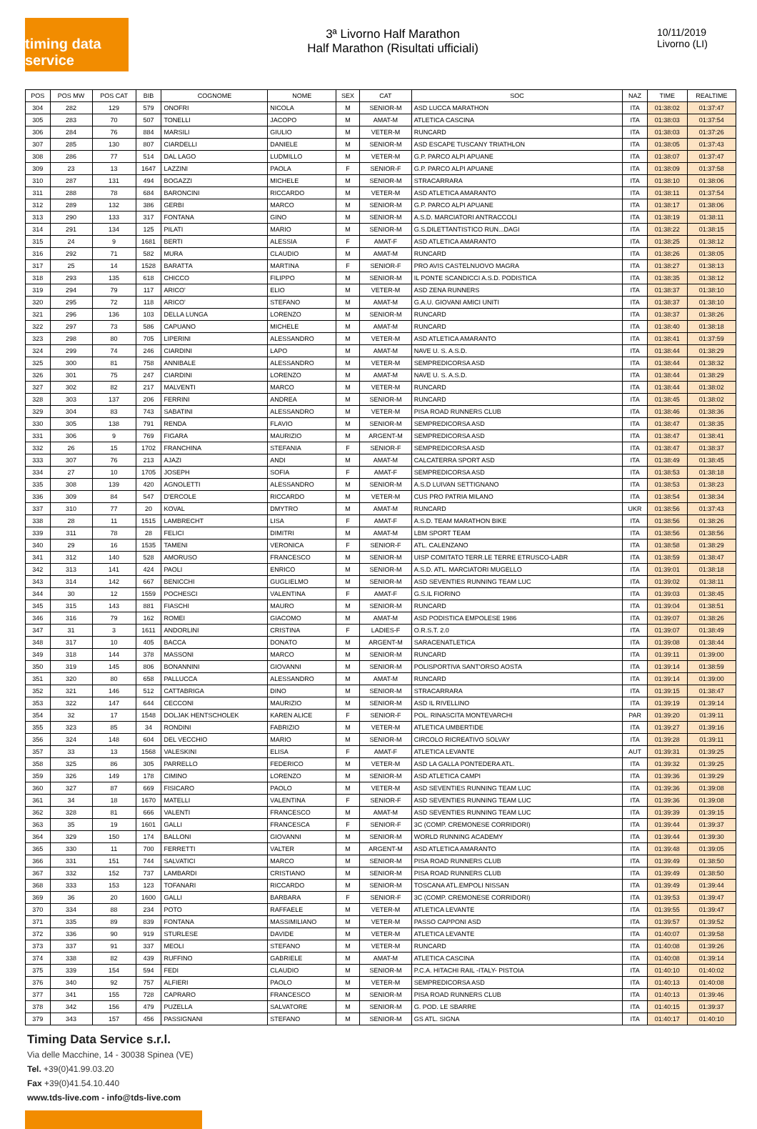timing data service
3ª Livorno Half Marathon
Half Marathon (Risultati ufficiali)
10/11/2019
Livorno (LI)
| POS | POS MW | POS CAT | BIB | COGNOME | NOME | SEX | CAT | SOC | NAZ | TIME | REALTIME |
| --- | --- | --- | --- | --- | --- | --- | --- | --- | --- | --- | --- |
| 304 | 282 | 129 | 579 | ONOFRI | NICOLA | M | SENIOR-M | ASD LUCCA MARATHON | ITA | 01:38:02 | 01:37:47 |
| 305 | 283 | 70 | 507 | TONELLI | JACOPO | M | AMAT-M | ATLETICA CASCINA | ITA | 01:38:03 | 01:37:54 |
| 306 | 284 | 76 | 884 | MARSILI | GIULIO | M | VETER-M | RUNCARD | ITA | 01:38:03 | 01:37:26 |
| 307 | 285 | 130 | 807 | CIARDELLI | DANIELE | M | SENIOR-M | ASD ESCAPE TUSCANY TRIATHLON | ITA | 01:38:05 | 01:37:43 |
| 308 | 286 | 77 | 514 | DAL LAGO | LUDMILLO | M | VETER-M | G.P. PARCO ALPI APUANE | ITA | 01:38:07 | 01:37:47 |
| 309 | 23 | 13 | 1647 | LAZZINI | PAOLA | F | SENIOR-F | G.P. PARCO ALPI APUANE | ITA | 01:38:09 | 01:37:58 |
| 310 | 287 | 131 | 494 | BOGAZZI | MICHELE | M | SENIOR-M | STRACARRARA | ITA | 01:38:10 | 01:38:06 |
| 311 | 288 | 78 | 684 | BARONCINI | RICCARDO | M | VETER-M | ASD ATLETICA AMARANTO | ITA | 01:38:11 | 01:37:54 |
| 312 | 289 | 132 | 386 | GERBI | MARCO | M | SENIOR-M | G.P. PARCO ALPI APUANE | ITA | 01:38:17 | 01:38:06 |
| 313 | 290 | 133 | 317 | FONTANA | GINO | M | SENIOR-M | A.S.D. MARCIATORI ANTRACCOLI | ITA | 01:38:19 | 01:38:11 |
| 314 | 291 | 134 | 125 | PILATI | MARIO | M | SENIOR-M | G.S.DILETTANTISTICO RUN...DAGI | ITA | 01:38:22 | 01:38:15 |
| 315 | 24 | 9 | 1681 | BERTI | ALESSIA | F | AMAT-F | ASD ATLETICA AMARANTO | ITA | 01:38:25 | 01:38:12 |
| 316 | 292 | 71 | 582 | MURA | CLAUDIO | M | AMAT-M | RUNCARD | ITA | 01:38:26 | 01:38:05 |
| 317 | 25 | 14 | 1528 | BARATTA | MARTINA | F | SENIOR-F | PRO AVIS CASTELNUOVO MAGRA | ITA | 01:38:27 | 01:38:13 |
| 318 | 293 | 135 | 618 | CHICCO | FILIPPO | M | SENIOR-M | IL PONTE SCANDICCI A.S.D. PODISTICA | ITA | 01:38:35 | 01:38:12 |
| 319 | 294 | 79 | 117 | ARICO' | ELIO | M | VETER-M | ASD ZENA RUNNERS | ITA | 01:38:37 | 01:38:10 |
| 320 | 295 | 72 | 118 | ARICO' | STEFANO | M | AMAT-M | G.A.U. GIOVANI AMICI UNITI | ITA | 01:38:37 | 01:38:10 |
| 321 | 296 | 136 | 103 | DELLA LUNGA | LORENZO | M | SENIOR-M | RUNCARD | ITA | 01:38:37 | 01:38:26 |
| 322 | 297 | 73 | 586 | CAPUANO | MICHELE | M | AMAT-M | RUNCARD | ITA | 01:38:40 | 01:38:18 |
| 323 | 298 | 80 | 705 | LIPERINI | ALESSANDRO | M | VETER-M | ASD ATLETICA AMARANTO | ITA | 01:38:41 | 01:37:59 |
| 324 | 299 | 74 | 246 | CIARDINI | LAPO | M | AMAT-M | NAVE U. S. A.S.D. | ITA | 01:38:44 | 01:38:29 |
| 325 | 300 | 81 | 758 | ANNIBALE | ALESSANDRO | M | VETER-M | SEMPREDICORSA ASD | ITA | 01:38:44 | 01:38:32 |
| 326 | 301 | 75 | 247 | CIARDINI | LORENZO | M | AMAT-M | NAVE U. S. A.S.D. | ITA | 01:38:44 | 01:38:29 |
| 327 | 302 | 82 | 217 | MALVENTI | MARCO | M | VETER-M | RUNCARD | ITA | 01:38:44 | 01:38:02 |
| 328 | 303 | 137 | 206 | FERRINI | ANDREA | M | SENIOR-M | RUNCARD | ITA | 01:38:45 | 01:38:02 |
| 329 | 304 | 83 | 743 | SABATINI | ALESSANDRO | M | VETER-M | PISA ROAD RUNNERS CLUB | ITA | 01:38:46 | 01:38:36 |
| 330 | 305 | 138 | 791 | RENDA | FLAVIO | M | SENIOR-M | SEMPREDICORSA ASD | ITA | 01:38:47 | 01:38:35 |
| 331 | 306 | 9 | 769 | FIGARA | MAURIZIO | M | ARGENT-M | SEMPREDICORSA ASD | ITA | 01:38:47 | 01:38:41 |
| 332 | 26 | 15 | 1702 | FRANCHINA | STEFANIA | F | SENIOR-F | SEMPREDICORSA ASD | ITA | 01:38:47 | 01:38:37 |
| 333 | 307 | 76 | 213 | AJAZI | ANDI | M | AMAT-M | CALCATERRA SPORT ASD | ITA | 01:38:49 | 01:38:45 |
| 334 | 27 | 10 | 1705 | JOSEPH | SOFIA | F | AMAT-F | SEMPREDICORSA ASD | ITA | 01:38:53 | 01:38:18 |
| 335 | 308 | 139 | 420 | AGNOLETTI | ALESSANDRO | M | SENIOR-M | A.S.D LUIVAN SETTIGNANO | ITA | 01:38:53 | 01:38:23 |
| 336 | 309 | 84 | 547 | D'ERCOLE | RICCARDO | M | VETER-M | CUS PRO PATRIA MILANO | ITA | 01:38:54 | 01:38:34 |
| 337 | 310 | 77 | 20 | KOVAL | DMYTRO | M | AMAT-M | RUNCARD | UKR | 01:38:56 | 01:37:43 |
| 338 | 28 | 11 | 1515 | LAMBRECHT | LISA | F | AMAT-F | A.S.D. TEAM MARATHON BIKE | ITA | 01:38:56 | 01:38:26 |
| 339 | 311 | 78 | 28 | FELICI | DIMITRI | M | AMAT-M | LBM SPORT TEAM | ITA | 01:38:56 | 01:38:56 |
| 340 | 29 | 16 | 1535 | TAMENI | VERONICA | F | SENIOR-F | ATL. CALENZANO | ITA | 01:38:58 | 01:38:29 |
| 341 | 312 | 140 | 528 | AMORUSO | FRANCESCO | M | SENIOR-M | UISP COMITATO TERR.LE TERRE ETRUSCO-LABR | ITA | 01:38:59 | 01:38:47 |
| 342 | 313 | 141 | 424 | PAOLI | ENRICO | M | SENIOR-M | A.S.D. ATL. MARCIATORI MUGELLO | ITA | 01:39:01 | 01:38:18 |
| 343 | 314 | 142 | 667 | BENICCHI | GUGLIELMO | M | SENIOR-M | ASD SEVENTIES RUNNING TEAM LUC | ITA | 01:39:02 | 01:38:11 |
| 344 | 30 | 12 | 1559 | POCHESCI | VALENTINA | F | AMAT-F | G.S.IL FIORINO | ITA | 01:39:03 | 01:38:45 |
| 345 | 315 | 143 | 881 | FIASCHI | MAURO | M | SENIOR-M | RUNCARD | ITA | 01:39:04 | 01:38:51 |
| 346 | 316 | 79 | 162 | ROMEI | GIACOMO | M | AMAT-M | ASD PODISTICA EMPOLESE 1986 | ITA | 01:39:07 | 01:38:26 |
| 347 | 31 | 3 | 1611 | ANDORLINI | CRISTINA | F | LADIES-F | O.R.S.T. 2.0 | ITA | 01:39:07 | 01:38:49 |
| 348 | 317 | 10 | 405 | BACCA | DONATO | M | ARGENT-M | SARACENATLETICA | ITA | 01:39:08 | 01:38:44 |
| 349 | 318 | 144 | 378 | MASSONI | MARCO | M | SENIOR-M | RUNCARD | ITA | 01:39:11 | 01:39:00 |
| 350 | 319 | 145 | 806 | BONANNINI | GIOVANNI | M | SENIOR-M | POLISPORTIVA SANT'ORSO AOSTA | ITA | 01:39:14 | 01:38:59 |
| 351 | 320 | 80 | 658 | PALLUCCA | ALESSANDRO | M | AMAT-M | RUNCARD | ITA | 01:39:14 | 01:39:00 |
| 352 | 321 | 146 | 512 | CATTABRIGA | DINO | M | SENIOR-M | STRACARRARA | ITA | 01:39:15 | 01:38:47 |
| 353 | 322 | 147 | 644 | CECCONI | MAURIZIO | M | SENIOR-M | ASD IL RIVELLINO | ITA | 01:39:19 | 01:39:14 |
| 354 | 32 | 17 | 1548 | DOLJAK HENTSCHOLEK | KAREN ALICE | F | SENIOR-F | POL. RINASCITA MONTEVARCHI | PAR | 01:39:20 | 01:39:11 |
| 355 | 323 | 85 | 34 | RONDINI | FABRIZIO | M | VETER-M | ATLETICA UMBERTIDE | ITA | 01:39:27 | 01:39:16 |
| 356 | 324 | 148 | 604 | DEL VECCHIO | MARIO | M | SENIOR-M | CIRCOLO RICREATIVO SOLVAY | ITA | 01:39:28 | 01:39:11 |
| 357 | 33 | 13 | 1568 | VALESKINI | ELISA | F | AMAT-F | ATLETICA LEVANTE | AUT | 01:39:31 | 01:39:25 |
| 358 | 325 | 86 | 305 | PARRELLO | FEDERICO | M | VETER-M | ASD LA GALLA PONTEDERA ATL. | ITA | 01:39:32 | 01:39:25 |
| 359 | 326 | 149 | 178 | CIMINO | LORENZO | M | SENIOR-M | ASD ATLETICA CAMPI | ITA | 01:39:36 | 01:39:29 |
| 360 | 327 | 87 | 669 | FISICARO | PAOLO | M | VETER-M | ASD SEVENTIES RUNNING TEAM LUC | ITA | 01:39:36 | 01:39:08 |
| 361 | 34 | 18 | 1670 | MATELLI | VALENTINA | F | SENIOR-F | ASD SEVENTIES RUNNING TEAM LUC | ITA | 01:39:36 | 01:39:08 |
| 362 | 328 | 81 | 666 | VALENTI | FRANCESCO | M | AMAT-M | ASD SEVENTIES RUNNING TEAM LUC | ITA | 01:39:39 | 01:39:15 |
| 363 | 35 | 19 | 1601 | GALLI | FRANCESCA | F | SENIOR-F | 3C (COMP. CREMONESE CORRIDORI) | ITA | 01:39:44 | 01:39:37 |
| 364 | 329 | 150 | 174 | BALLONI | GIOVANNI | M | SENIOR-M | WORLD RUNNING ACADEMY | ITA | 01:39:44 | 01:39:30 |
| 365 | 330 | 11 | 700 | FERRETTI | VALTER | M | ARGENT-M | ASD ATLETICA AMARANTO | ITA | 01:39:48 | 01:39:05 |
| 366 | 331 | 151 | 744 | SALVATICI | MARCO | M | SENIOR-M | PISA ROAD RUNNERS CLUB | ITA | 01:39:49 | 01:38:50 |
| 367 | 332 | 152 | 737 | LAMBARDI | CRISTIANO | M | SENIOR-M | PISA ROAD RUNNERS CLUB | ITA | 01:39:49 | 01:38:50 |
| 368 | 333 | 153 | 123 | TOFANARI | RICCARDO | M | SENIOR-M | TOSCANA ATL.EMPOLI NISSAN | ITA | 01:39:49 | 01:39:44 |
| 369 | 36 | 20 | 1600 | GALLI | BARBARA | F | SENIOR-F | 3C (COMP. CREMONESE CORRIDORI) | ITA | 01:39:53 | 01:39:47 |
| 370 | 334 | 88 | 234 | POTO | RAFFAELE | M | VETER-M | ATLETICA LEVANTE | ITA | 01:39:55 | 01:39:47 |
| 371 | 335 | 89 | 839 | FONTANA | MASSIMILIANO | M | VETER-M | PASSO CAPPONI ASD | ITA | 01:39:57 | 01:39:52 |
| 372 | 336 | 90 | 919 | STURLESE | DAVIDE | M | VETER-M | ATLETICA LEVANTE | ITA | 01:40:07 | 01:39:58 |
| 373 | 337 | 91 | 337 | MEOLI | STEFANO | M | VETER-M | RUNCARD | ITA | 01:40:08 | 01:39:26 |
| 374 | 338 | 82 | 439 | RUFFINO | GABRIELE | M | AMAT-M | ATLETICA CASCINA | ITA | 01:40:08 | 01:39:14 |
| 375 | 339 | 154 | 594 | FEDI | CLAUDIO | M | SENIOR-M | P.C.A. HITACHI RAIL -ITALY- PISTOIA | ITA | 01:40:10 | 01:40:02 |
| 376 | 340 | 92 | 757 | ALFIERI | PAOLO | M | VETER-M | SEMPREDICORSA ASD | ITA | 01:40:13 | 01:40:08 |
| 377 | 341 | 155 | 728 | CAPRARO | FRANCESCO | M | SENIOR-M | PISA ROAD RUNNERS CLUB | ITA | 01:40:13 | 01:39:46 |
| 378 | 342 | 156 | 479 | PUZELLA | SALVATORE | M | SENIOR-M | G. POD. LE SBARRE | ITA | 01:40:15 | 01:39:37 |
| 379 | 343 | 157 | 456 | PASSIGNANI | STEFANO | M | SENIOR-M | GS ATL. SIGNA | ITA | 01:40:17 | 01:40:10 |
Timing Data Service s.r.l.
Via delle Macchine, 14 - 30038 Spinea (VE)
Tel. +39(0)41.99.03.20
Fax +39(0)41.54.10.440
www.tds-live.com - info@tds-live.com